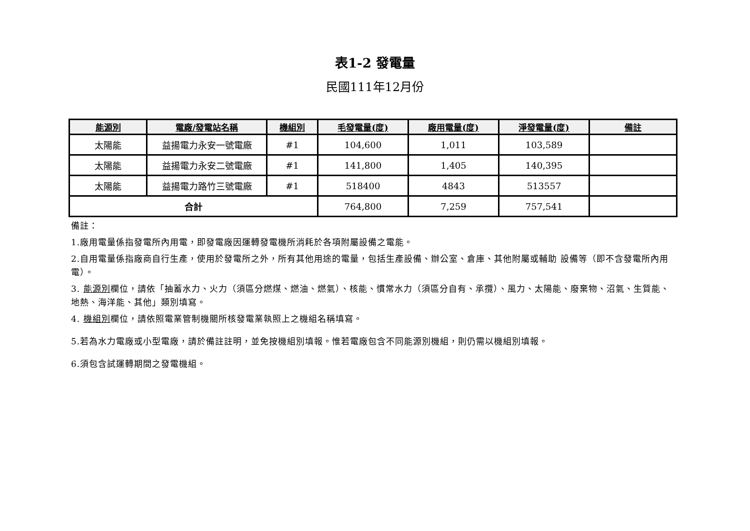表1-2 發電量
民國111年12月份
| 能源別 | 電廠/發電站名稱 | 機組別 | 毛發電量(度) | 廠用電量(度) | 淨發電量(度) | 備註 |
| --- | --- | --- | --- | --- | --- | --- |
| 太陽能 | 益揚電力永安一號電廠 | #1 | 104,600 | 1,011 | 103,589 | |
| 太陽能 | 益揚電力永安二號電廠 | #1 | 141,800 | 1,405 | 140,395 | |
| 太陽能 | 益揚電力路竹三號電廠 | #1 | 518400 | 4843 | 513557 | |
| 合計 | | | 764,800 | 7,259 | 757,541 | |
備註：
1.廠用電量係指發電所內用電，即發電廠因運轉發電機所消耗於各項附屬設備之電能。
2.自用電量係指廠商自行生產，使用於發電所之外，所有其他用途的電量，包括生產設備、辦公室、倉庫、其他附屬或輔助 設備等（即不含發電所內用電）。
3. 能源別欄位，請依「抽蓄水力、火力（須區分燃煤、燃油、燃氣）、核能、慣常水力（須區分自有、承攬）、風力、太陽能、廢棄物、沼氣、生質能、地熱、海洋能、其他」類別填寫。
4. 機組別欄位，請依照電業管制機關所核發電業執照上之機組名稱填寫。
5.若為水力電廠或小型電廠，請於備註註明，並免按機組別填報。惟若電廠包含不同能源別機組，則仍需以機組別填報。
6.須包含試運轉期間之發電機組。